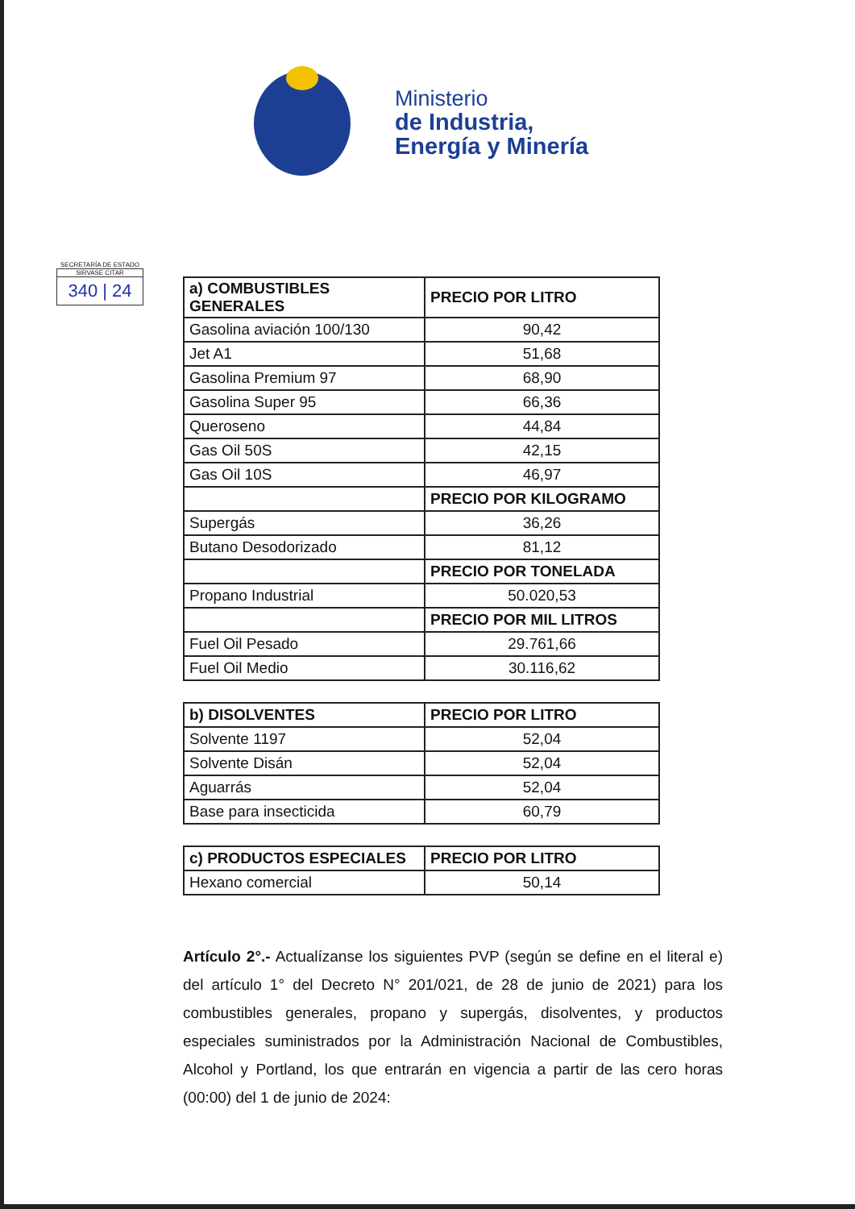Ministerio
de Industria,
Energía y Minería
SECRETARÍA DE ESTADO
SIRVASE CITAR
340 | 24
| a) COMBUSTIBLES GENERALES | PRECIO POR LITRO |
| --- | --- |
| Gasolina aviación 100/130 | 90,42 |
| Jet A1 | 51,68 |
| Gasolina Premium 97 | 68,90 |
| Gasolina Super 95 | 66,36 |
| Queroseno | 44,84 |
| Gas Oil 50S | 42,15 |
| Gas Oil 10S | 46,97 |
| | PRECIO POR KILOGRAMO |
| Supergás | 36,26 |
| Butano Desodorizado | 81,12 |
| | PRECIO POR TONELADA |
| Propano Industrial | 50.020,53 |
| | PRECIO POR MIL LITROS |
| Fuel Oil Pesado | 29.761,66 |
| Fuel Oil Medio | 30.116,62 |
| b) DISOLVENTES | PRECIO POR LITRO |
| --- | --- |
| Solvente 1197 | 52,04 |
| Solvente Disán | 52,04 |
| Aguarrás | 52,04 |
| Base para insecticida | 60,79 |
| c) PRODUCTOS ESPECIALES | PRECIO POR LITRO |
| --- | --- |
| Hexano comercial | 50,14 |
Artículo 2°.- Actualízanse los siguientes PVP (según se define en el literal e) del artículo 1° del Decreto N° 201/021, de 28 de junio de 2021) para los combustibles generales, propano y supergás, disolventes, y productos especiales suministrados por la Administración Nacional de Combustibles, Alcohol y Portland, los que entrarán en vigencia a partir de las cero horas (00:00) del 1 de junio de 2024: